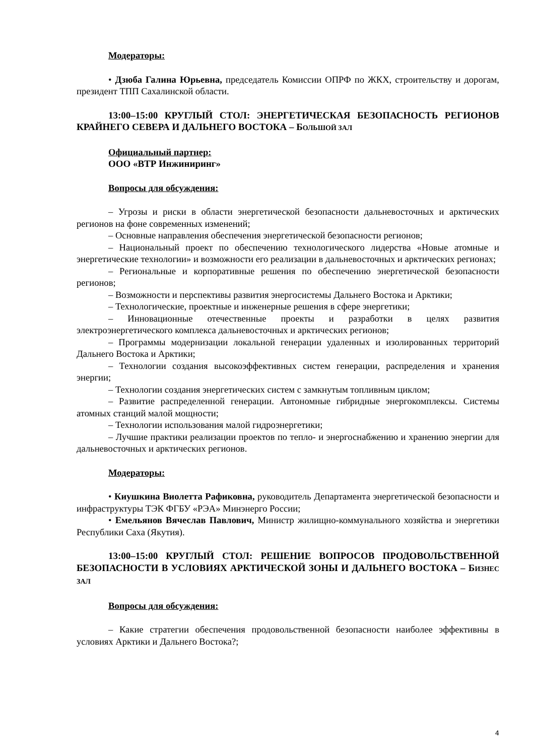Модераторы:
• Дзюба Галина Юрьевна, председатель Комиссии ОПРФ по ЖКХ, строительству и дорогам, президент ТПП Сахалинской области.
13:00–15:00 КРУГЛЫЙ СТОЛ: ЭНЕРГЕТИЧЕСКАЯ БЕЗОПАСНОСТЬ РЕГИОНОВ КРАЙНЕГО СЕВЕРА И ДАЛЬНЕГО ВОСТОКА – БОЛЬШОЙ ЗАЛ
Официальный партнер:
ООО «ВТР Инжиниринг»
Вопросы для обсуждения:
– Угрозы и риски в области энергетической безопасности дальневосточных и арктических регионов на фоне современных изменений;
– Основные направления обеспечения энергетической безопасности регионов;
– Национальный проект по обеспечению технологического лидерства «Новые атомные и энергетические технологии» и возможности его реализации в дальневосточных и арктических регионах;
– Региональные и корпоративные решения по обеспечению энергетической безопасности регионов;
– Возможности и перспективы развития энергосистемы Дальнего Востока и Арктики;
– Технологические, проектные и инженерные решения в сфере энергетики;
– Инновационные отечественные проекты и разработки в целях развития электроэнергетического комплекса дальневосточных и арктических регионов;
– Программы модернизации локальной генерации удаленных и изолированных территорий Дальнего Востока и Арктики;
– Технологии создания высокоэффективных систем генерации, распределения и хранения энергии;
– Технологии создания энергетических систем с замкнутым топливным циклом;
– Развитие распределенной генерации. Автономные гибридные энергокомплексы. Системы атомных станций малой мощности;
– Технологии использования малой гидроэнергетики;
– Лучшие практики реализации проектов по тепло- и энергоснабжению и хранению энергии для дальневосточных и арктических регионов.
Модераторы:
• Киушкина Виолетта Рафиковна, руководитель Департамента энергетической безопасности и инфраструктуры ТЭК ФГБУ «РЭА» Минэнерго России;
• Емельянов Вячеслав Павлович, Министр жилищно-коммунального хозяйства и энергетики Республики Саха (Якутия).
13:00–15:00 КРУГЛЫЙ СТОЛ: РЕШЕНИЕ ВОПРОСОВ ПРОДОВОЛЬСТВЕННОЙ БЕЗОПАСНОСТИ В УСЛОВИЯХ АРКТИЧЕСКОЙ ЗОНЫ И ДАЛЬНЕГО ВОСТОКА – БИЗНЕС ЗАЛ
Вопросы для обсуждения:
– Какие стратегии обеспечения продовольственной безопасности наиболее эффективны в условиях Арктики и Дальнего Востока?;
4